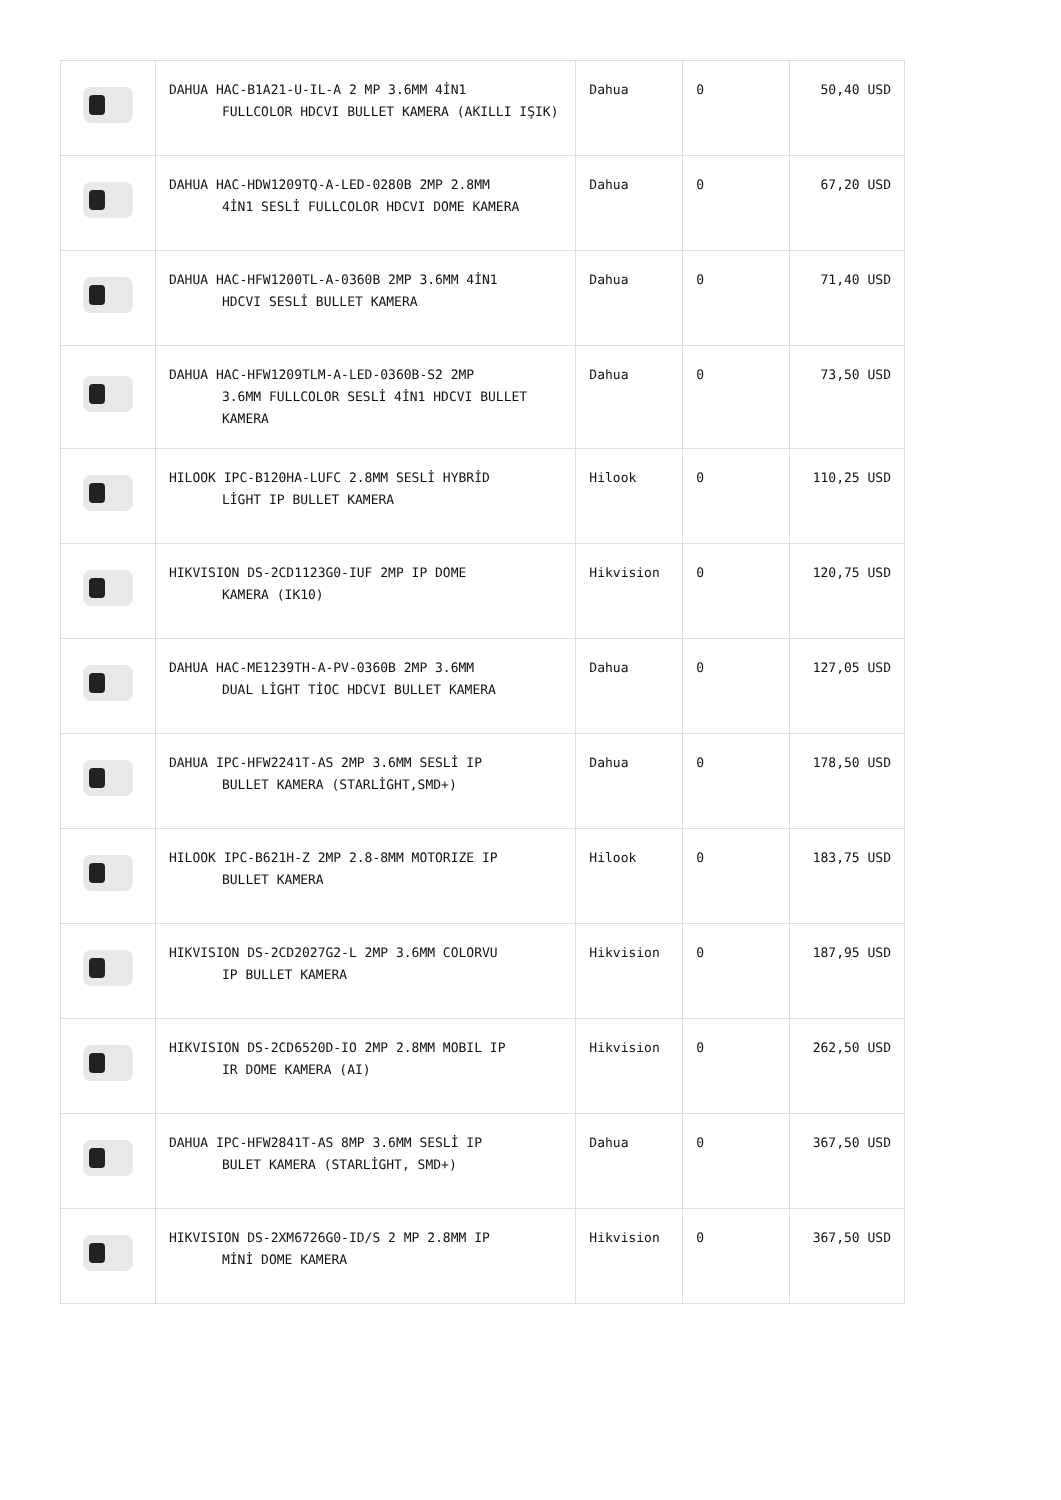| | DAHUA HAC-B1A21-U-IL-A 2 MP 3.6MM 4İN1 FULLCOLOR HDCVI BULLET KAMERA (AKILLI IŞIK) | Dahua | 0 | 50,40 USD |
| | DAHUA HAC-HDW1209TQ-A-LED-0280B 2MP 2.8MM 4İN1 SESLİ FULLCOLOR HDCVI DOME KAMERA | Dahua | 0 | 67,20 USD |
| | DAHUA HAC-HFW1200TL-A-0360B 2MP 3.6MM 4İN1 HDCVI SESLİ BULLET KAMERA | Dahua | 0 | 71,40 USD |
| | DAHUA HAC-HFW1209TLM-A-LED-0360B-S2 2MP 3.6MM FULLCOLOR SESLİ 4İN1 HDCVI BULLET KAMERA | Dahua | 0 | 73,50 USD |
| | HILOOK IPC-B120HA-LUFC 2.8MM SESLİ HYBRİD LİGHT IP BULLET KAMERA | Hilook | 0 | 110,25 USD |
| | HIKVISION DS-2CD1123G0-IUF 2MP IP DOME KAMERA (IK10) | Hikvision | 0 | 120,75 USD |
| | DAHUA HAC-ME1239TH-A-PV-0360B 2MP 3.6MM DUAL LİGHT TİOC HDCVI BULLET KAMERA | Dahua | 0 | 127,05 USD |
| | DAHUA IPC-HFW2241T-AS 2MP 3.6MM SESLİ IP BULLET KAMERA (STARLİGHT,SMD+) | Dahua | 0 | 178,50 USD |
| | HILOOK IPC-B621H-Z 2MP 2.8-8MM MOTORIZE IP BULLET KAMERA | Hilook | 0 | 183,75 USD |
| | HIKVISION DS-2CD2027G2-L 2MP 3.6MM COLORVU IP BULLET KAMERA | Hikvision | 0 | 187,95 USD |
| | HIKVISION DS-2CD6520D-IO 2MP 2.8MM MOBIL IP IR DOME KAMERA (AI) | Hikvision | 0 | 262,50 USD |
| | DAHUA IPC-HFW2841T-AS 8MP 3.6MM SESLİ IP BULET KAMERA (STARLİGHT, SMD+) | Dahua | 0 | 367,50 USD |
| | HIKVISION DS-2XM6726G0-ID/S 2 MP 2.8MM IP MİNİ DOME KAMERA | Hikvision | 0 | 367,50 USD |